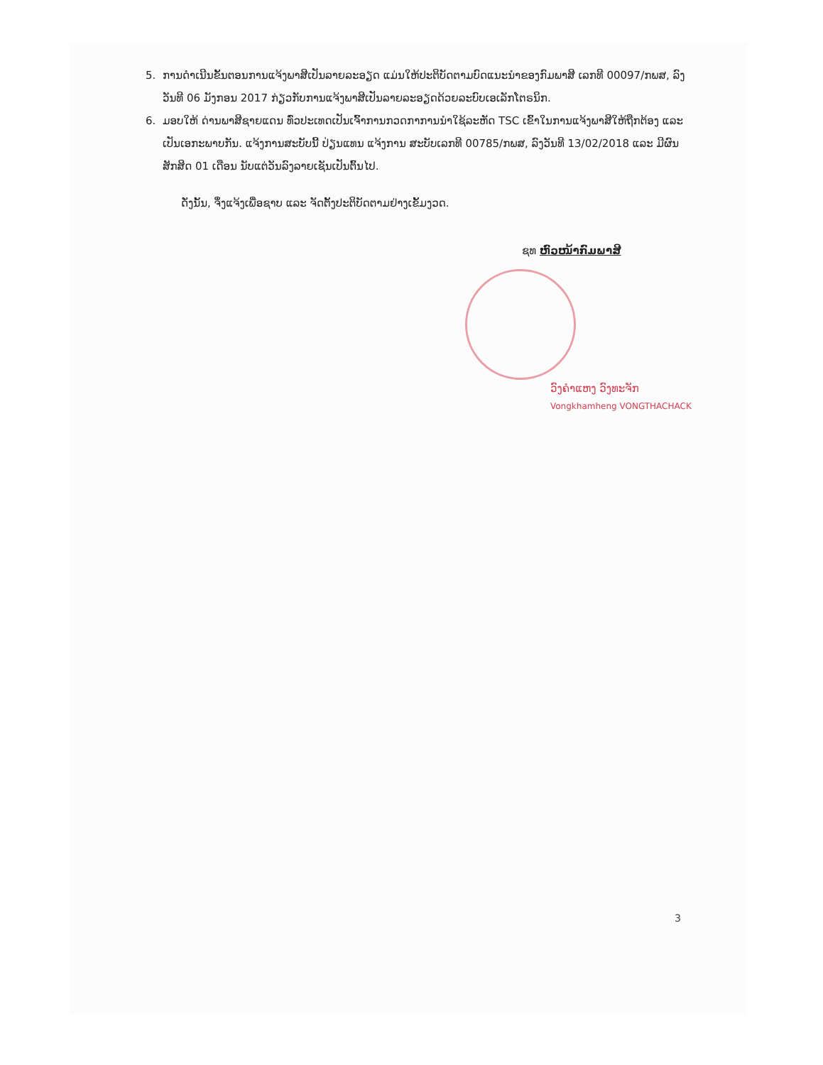5. ການດຳເນີນຂັ້ນຕອນການແຈ້ງພາສີເປັນລາຍລະອຽດ ແມ່ນໃຫ້ປະຕິບັດຕາມບົດແນະນຳຂອງກົມພາສີ ເລກທີ 00097/ກພສ, ລົງວັນທີ 06 ມັງກອນ 2017 ກ່ຽວກັບການແຈ້ງພາສີເປັນລາຍລະອຽດດ້ວຍລະບົບເອເລັກໂຕຣນິກ.
6. ມອບໃຫ້ ດ່ານພາສີຊາຍແດນ ທົ່ວປະເທດເປັນເຈົ້າການກວດກາການນຳໃຊ້ລະຫັດ TSC ເຂົ້າໃນການແຈ້ງພາສີໃຫ້ຖືກຕ້ອງ ແລະ ເປັນເອກະພາບກັນ. ແຈ້ງການສະບັບນີ້ ປ່ຽນແທນ ແຈ້ງການ ສະບັບເລກທີ 00785/ກພສ, ລົງວັນທີ 13/02/2018 ແລະ ມີຜົນສັກສິດ 01 ເດືອນ ນັບແຕ່ວັນລົງລາຍເຊັນເປັນຕົ້ນໄປ.
ດັ່ງນັ້ນ, ຈຶ່ງແຈ້ງເພື່ອຊາບ ແລະ ຈັດຕັ້ງປະຕິບັດຕາມຢ່າງເຂັ້ມງວດ.
ຊທ ຫົວໜ້າກົມພາສີ
ວົງຄຳແຫງ ວົງທະຈັກ
Vongkhamheng VONGTHACHACK
3